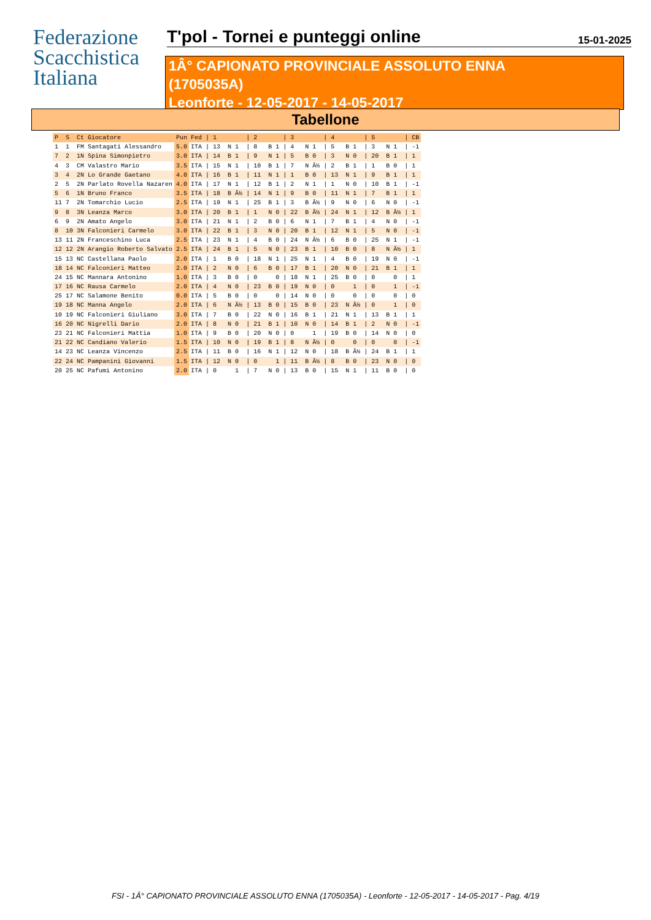Federazione
Scacchistica
Italiana
T'pol - Tornei e punteggi online
15-01-2025
1Â° CAPIONATO PROVINCIALE ASSOLUTO ENNA
(1705035A)
Leonforte - 12-05-2017 - 14-05-2017
Tabellone
| P | S | Ct | Giocatore | Pun | Fed | / 1 | / 2 | / 3 | / 4 | / 5 | / CB |
| --- | --- | --- | --- | --- | --- | --- | --- | --- | --- | --- | --- |
| 1 | 1 | FM | Santagati Alessandro | 5.0 | ITA | / 13 N 1 | / 8 B 1 | / 4 N 1 | / 5 B 1 | / 3 N 1 | / -1 |
| 7 | 2 | 1N | Spina Simonpietro | 3.0 | ITA | / 14 B 1 | / 9 N 1 | / 5 B 0 | / 3 N 0 | / 20 B 1 | / 1 |
| 4 | 3 | CM | Valastro Mario | 3.5 | ITA | / 15 N 1 | / 10 B 1 | / 7 N Â½ | / 2 B 1 | / 1 B 0 | / 1 |
| 3 | 4 | 2N | Lo Grande Gaetano | 4.0 | ITA | / 16 B 1 | / 11 N 1 | / 1 B 0 | / 13 N 1 | / 9 B 1 | / 1 |
| 2 | 5 | 2N | Parlato Rovella Nazaren | 4.0 | ITA | / 17 N 1 | / 12 B 1 | / 2 N 1 | / 1 N 0 | / 10 B 1 | / -1 |
| 5 | 6 | 1N | Bruno Franco | 3.5 | ITA | / 18 B Â½ | / 14 N 1 | / 9 B 0 | / 11 N 1 | / 7 B 1 | / 1 |
| 11 | 7 | 2N | Tomarchio Lucio | 2.5 | ITA | / 19 N 1 | / 25 B 1 | / 3 B Â½ | / 9 N 0 | / 6 N 0 | / -1 |
| 9 | 8 | 3N | Leanza Marco | 3.0 | ITA | / 20 B 1 | / 1 N 0 | / 22 B Â½ | / 24 N 1 | / 12 B Â½ | / 1 |
| 6 | 9 | 2N | Amato Angelo | 3.0 | ITA | / 21 N 1 | / 2 B 0 | / 6 N 1 | / 7 B 1 | / 4 N 0 | / -1 |
| 8 | 10 | 3N | Falconieri Carmelo | 3.0 | ITA | / 22 B 1 | / 3 N 0 | / 20 B 1 | / 12 N 1 | / 5 N 0 | / -1 |
| 13 | 11 | 2N | Franceschino Luca | 2.5 | ITA | / 23 N 1 | / 4 B 0 | / 24 N Â½ | / 6 B 0 | / 25 N 1 | / -1 |
| 12 | 12 | 2N | Arangio Roberto Salvato | 2.5 | ITA | / 24 B 1 | / 5 N 0 | / 23 B 1 | / 10 B 0 | / 8 N Â½ | / 1 |
| 15 | 13 | NC | Castellana Paolo | 2.0 | ITA | / 1 B 0 | / 18 N 1 | / 25 N 1 | / 4 B 0 | / 19 N 0 | / -1 |
| 18 | 14 | NC | Falconieri Matteo | 2.0 | ITA | / 2 N 0 | / 6 B 0 | / 17 B 1 | / 20 N 0 | / 21 B 1 | / 1 |
| 24 | 15 | NC | Mannara Antonino | 1.0 | ITA | / 3 B 0 | / 0 0 | / 18 N 1 | / 25 B 0 | / 0 0 | / 1 |
| 17 | 16 | NC | Rausa Carmelo | 2.0 | ITA | / 4 N 0 | / 23 B 0 | / 19 N 0 | / 0 1 | / 0 1 | / -1 |
| 25 | 17 | NC | Salamone Benito | 0.0 | ITA | / 5 B 0 | / 0 0 | / 14 N 0 | / 0 0 | / 0 0 | / 0 |
| 19 | 18 | NC | Manna Angelo | 2.0 | ITA | / 6 N Â½ | / 13 B 0 | / 15 B 0 | / 23 N Â½ | / 0 1 | / 0 |
| 10 | 19 | NC | Falconieri Giuliano | 3.0 | ITA | / 7 B 0 | / 22 N 0 | / 16 B 1 | / 21 N 1 | / 13 B 1 | / 1 |
| 16 | 20 | NC | Nigrelli Dario | 2.0 | ITA | / 8 N 0 | / 21 B 1 | / 10 N 0 | / 14 B 1 | / 2 N 0 | / -1 |
| 23 | 21 | NC | Falconieri Mattia | 1.0 | ITA | / 9 B 0 | / 20 N 0 | / 0 1 | / 19 B 0 | / 14 N 0 | / 0 |
| 21 | 22 | NC | Candiano Valerio | 1.5 | ITA | / 10 N 0 | / 19 B 1 | / 8 N Â½ | / 0 0 | / 0 0 | / -1 |
| 14 | 23 | NC | Leanza Vincenzo | 2.5 | ITA | / 11 B 0 | / 16 N 1 | / 12 N 0 | / 18 B Â½ | / 24 B 1 | / 1 |
| 22 | 24 | NC | Pampanini Giovanni | 1.5 | ITA | / 12 N 0 | / 0 1 | / 11 B Â½ | / 8 B 0 | / 23 N 0 | / 0 |
| 20 | 25 | NC | Pafumi Antonino | 2.0 | ITA | / 0 1 | / 7 N 0 | / 13 B 0 | / 15 N 1 | / 11 B 0 | / 0 |
FSI - 1Â° CAPIONATO PROVINCIALE ASSOLUTO ENNA (1705035A) - Leonforte - 12-05-2017 - 14-05-2017 - Pag. 4/19